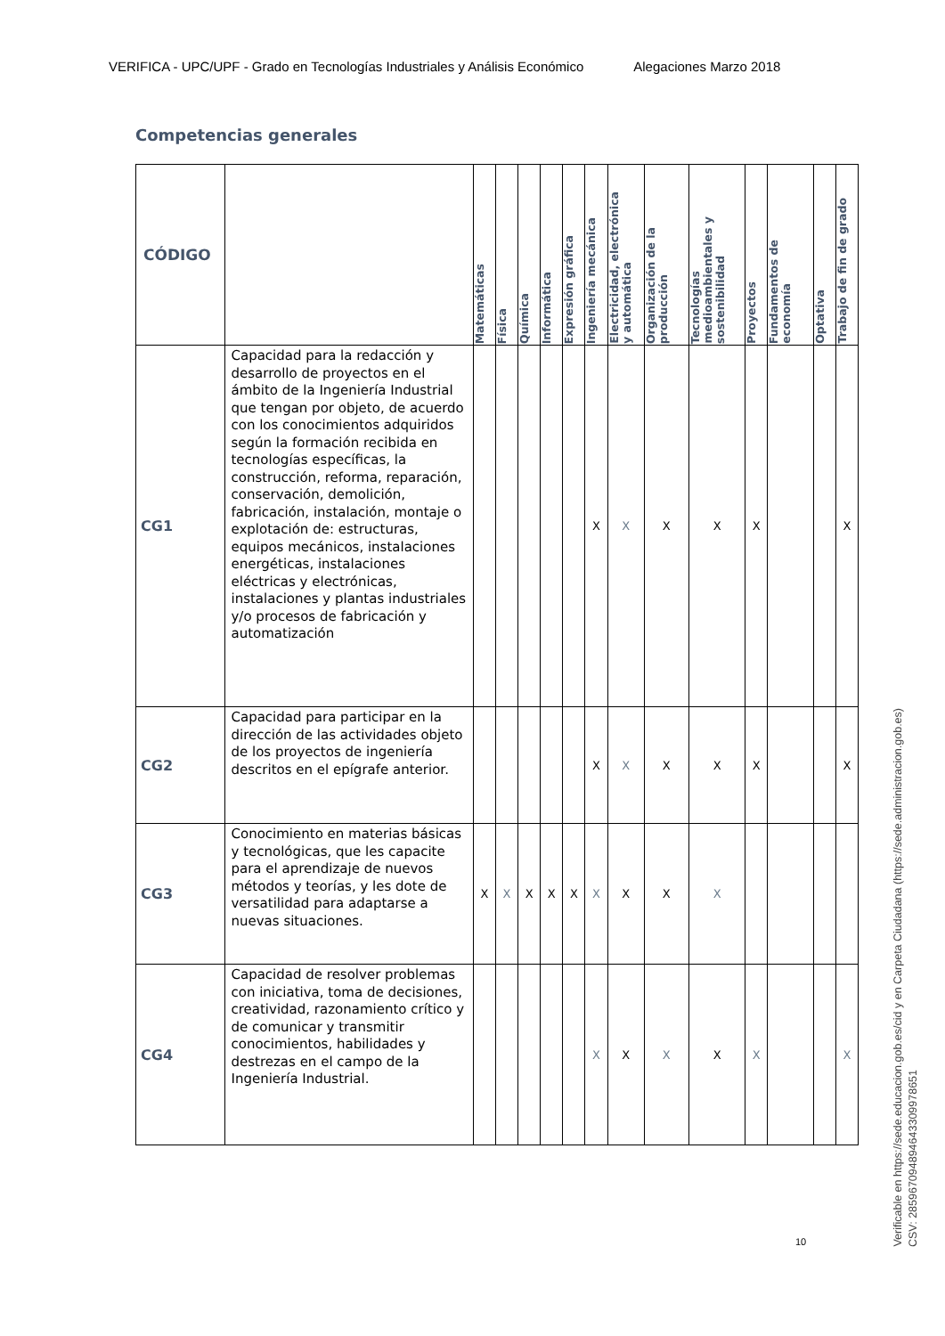VERIFICA - UPC/UPF - Grado en Tecnologías Industriales y Análisis Económico Alegaciones Marzo 2018
Competencias generales
| CÓDIGO | | Matemáticas | Física | Química | Informática | Expresión gráfica | Ingeniería mecánica | Electricidad, electrónica y automática | Organización de la producción | Tecnologías medioambientales y sostenibilidad | Proyectos | Fundamentos de economía | Optativa | Trabajo de fin de grado |
| --- | --- | --- | --- | --- | --- | --- | --- | --- | --- | --- | --- | --- | --- | --- |
| CG1 | Capacidad para la redacción y desarrollo de proyectos en el ámbito de la Ingeniería Industrial que tengan por objeto, de acuerdo con los conocimientos adquiridos según la formación recibida en tecnologías específicas, la construcción, reforma, reparación, conservación, demolición, fabricación, instalación, montaje o explotación de: estructuras, equipos mecánicos, instalaciones energéticas, instalaciones eléctricas y electrónicas, instalaciones y plantas industriales y/o procesos de fabricación y automatización | | | | | | X | X | X | X | X | | | X |
| CG2 | Capacidad para participar en la dirección de las actividades objeto de los proyectos de ingeniería descritos en el epígrafe anterior. | | | | | | X | X | X | X | X | | | X |
| CG3 | Conocimiento en materias básicas y tecnológicas, que les capacite para el aprendizaje de nuevos métodos y teorías, y les dote de versatilidad para adaptarse a nuevas situaciones. | X | X | X | X | X | X | X | X | X | | | | |
| CG4 | Capacidad de resolver problemas con iniciativa, toma de decisiones, creatividad, razonamiento crítico y de comunicar y transmitir conocimientos, habilidades y destrezas en el campo de la Ingeniería Industrial. | | | | | | X | X | X | X | X | | | X |
10
Verificable en https://sede.educacion.gob.es/cid y en Carpeta Ciudadana (https://sede.administracion.gob.es)
CSV: 285967094894643309978651